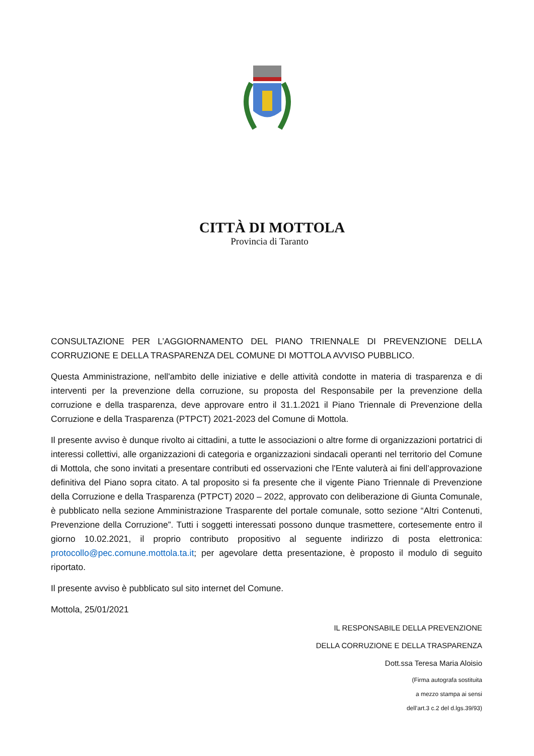CITTÀ DI MOTTOLA
Provincia di Taranto
CONSULTAZIONE PER L’AGGIORNAMENTO DEL PIANO TRIENNALE DI PREVENZIONE DELLA CORRUZIONE E DELLA TRASPARENZA DEL COMUNE DI MOTTOLA AVVISO PUBBLICO.
Questa Amministrazione, nell'ambito delle iniziative e delle attività condotte in materia di trasparenza e di interventi per la prevenzione della corruzione, su proposta del Responsabile per la prevenzione della corruzione e della trasparenza, deve approvare entro il 31.1.2021 il Piano Triennale di Prevenzione della Corruzione e della Trasparenza (PTPCT) 2021-2023 del Comune di Mottola.
Il presente avviso è dunque rivolto ai cittadini, a tutte le associazioni o altre forme di organizzazioni portatrici di interessi collettivi, alle organizzazioni di categoria e organizzazioni sindacali operanti nel territorio del Comune di Mottola, che sono invitati a presentare contributi ed osservazioni che l'Ente valuterà ai fini dell’approvazione definitiva del Piano sopra citato. A tal proposito si fa presente che il vigente Piano Triennale di Prevenzione della Corruzione e della Trasparenza (PTPCT) 2020 – 2022, approvato con deliberazione di Giunta Comunale, è pubblicato nella sezione Amministrazione Trasparente del portale comunale, sotto sezione “Altri Contenuti, Prevenzione della Corruzione”. Tutti i soggetti interessati possono dunque trasmettere, cortesemente entro il giorno 10.02.2021, il proprio contributo propositivo al seguente indirizzo di posta elettronica: protocollo@pec.comune.mottola.ta.it; per agevolare detta presentazione, è proposto il modulo di seguito riportato.
Il presente avviso è pubblicato sul sito internet del Comune.
Mottola, 25/01/2021
IL RESPONSABILE DELLA PREVENZIONE
DELLA CORRUZIONE E DELLA TRASPARENZA
Dott.ssa Teresa Maria Aloisio
(Firma autografa sostituita
a mezzo stampa ai sensi
dell’art.3 c.2 del d.lgs.39/93)